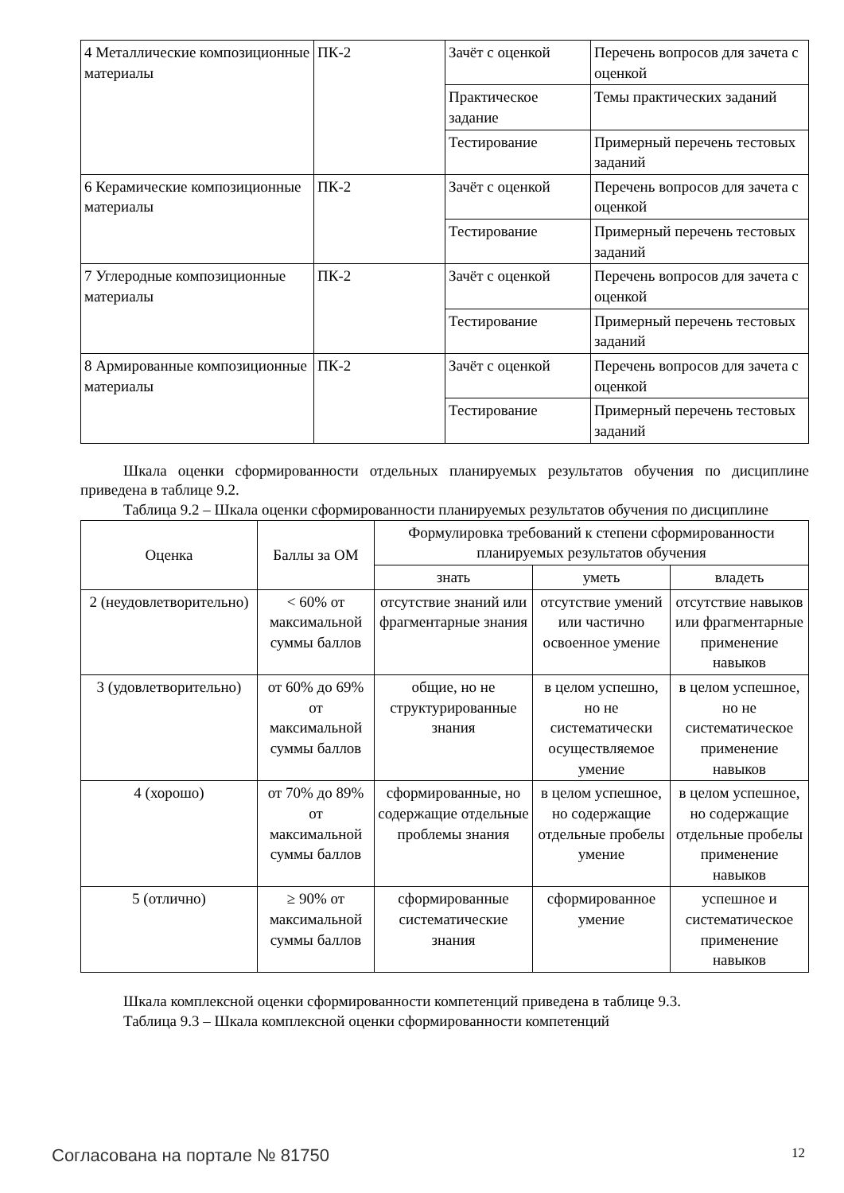| 4 Металлические композиционные материалы | ПК-2 | Зачёт с оценкой | Перечень вопросов для зачета с оценкой |
| | | Практическое задание | Темы практических заданий |
| | | Тестирование | Примерный перечень тестовых заданий |
| 6 Керамические композиционные материалы | ПК-2 | Зачёт с оценкой | Перечень вопросов для зачета с оценкой |
| | | Тестирование | Примерный перечень тестовых заданий |
| 7 Углеродные композиционные материалы | ПК-2 | Зачёт с оценкой | Перечень вопросов для зачета с оценкой |
| | | Тестирование | Примерный перечень тестовых заданий |
| 8 Армированные композиционные материалы | ПК-2 | Зачёт с оценкой | Перечень вопросов для зачета с оценкой |
| | | Тестирование | Примерный перечень тестовых заданий |
Шкала оценки сформированности отдельных планируемых результатов обучения по дисциплине приведена в таблице 9.2.
Таблица 9.2 – Шкала оценки сформированности планируемых результатов обучения по дисциплине
| Оценка | Баллы за ОМ | Формулировка требований к степени сформированности планируемых результатов обучения | | |
| --- | --- | --- | --- | --- |
| | | знать | уметь | владеть |
| 2 (неудовлетворительно) | < 60% от максимальной суммы баллов | отсутствие знаний или фрагментарные знания | отсутствие умений или частично освоенное умение | отсутствие навыков или фрагментарные применение навыков |
| 3 (удовлетворительно) | от 60% до 69% от максимальной суммы баллов | общие, но не структурированные знания | в целом успешно, но не систематически осуществляемое умение | в целом успешное, но не систематическое применение навыков |
| 4 (хорошо) | от 70% до 89% от максимальной суммы баллов | сформированные, но содержащие отдельные проблемы знания | в целом успешное, но содержащие отдельные пробелы умение | в целом успешное, но содержащие отдельные пробелы применение навыков |
| 5 (отлично) | ≥ 90% от максимальной суммы баллов | сформированные систематические знания | сформированное умение | успешное и систематическое применение навыков |
Шкала комплексной оценки сформированности компетенций приведена в таблице 9.3.
Таблица 9.3 – Шкала комплексной оценки сформированности компетенций
Согласована на портале № 81750 12